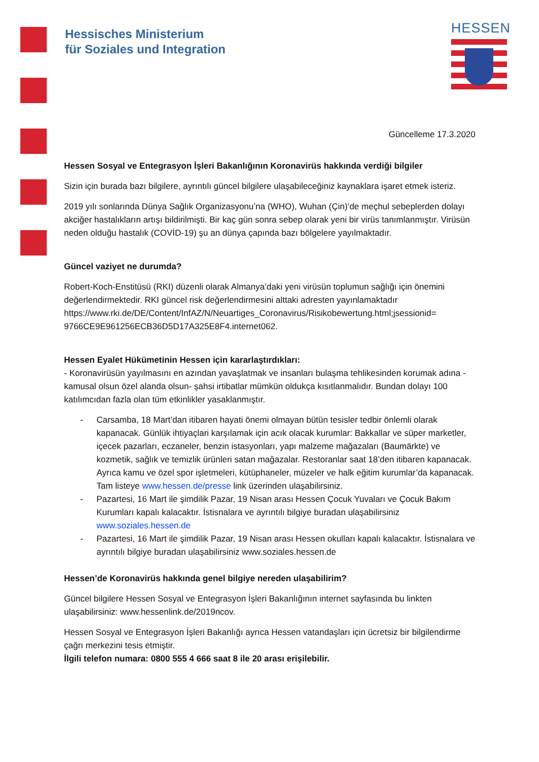Hessisches Ministerium
für Soziales und Integration
HESSEN
Güncelleme 17.3.2020
Hessen Sosyal ve Entegrasyon İşleri Bakanlığının Koronavirüs hakkında verdiği bilgiler
Sizin için burada bazı bilgilere, ayrıntılı güncel bilgilere ulaşabileceğiniz kaynaklara işaret etmek isteriz.
2019 yılı sonlarında Dünya Sağlık Organizasyonu’na (WHO), Wuhan (Çin)‘de meçhul sebeplerden dolayı akciğer hastalıkların artışı bildirilmişti. Bir kaç gün sonra sebep olarak yeni bir virüs tanımlanmıştır. Virüsün neden olduğu hastalık (COVİD-19) şu an dünya çapında bazı bölgelere yayılmaktadır.
Güncel vaziyet ne durumda?
Robert-Koch-Enstitüsü (RKI) düzenli olarak Almanya’daki yeni virüsün toplumun sağlığı için önemini değerlendirmektedir. RKI güncel risk değerlendirmesini alttaki adresten yayınlamaktadır https://www.rki.de/DE/Content/InfAZ/N/Neuartiges_Coronavirus/Risikobewertung.html;jsessionid= 9766CE9E961256ECB36D5D17A325E8F4.internet062.
Hessen Eyalet Hükümetinin Hessen için kararlaştırdıkları:
- Koronavirüsün yayılmasını en azından yavaşlatmak ve insanları bulaşma tehlikesinden korumak adına -kamusal olsun özel alanda olsun- şahsi irtibatlar mümkün oldukça kısıtlanmalıdır. Bundan dolayı 100 katılımcıdan fazla olan tüm etkinlikler yasaklanmıştır.
- Carsamba, 18 Mart’dan itibaren hayati önemi olmayan bütün tesisler tedbir önlemli olarak kapanacak. Günlük ihtiyaçlari karşılamak için acık olacak kurumlar: Bakkallar ve süper marketler, içecek pazarları, eczaneler, benzin istasyonları, yapı malzeme mağazaları (Baumärkte) ve kozmetik, sağlık ve temizlik ürünleri satan mağazalar. Restoranlar saat 18’den itibaren kapanacak. Ayrıca kamu ve özel spor işletmeleri, kütüphaneler, müzeler ve halk eğitim kurumlar’da kapanacak. Tam listeye www.hessen.de/presse link üzerinden ulaşabilirsiniz.
- Pazartesi, 16 Mart ile şimdilik Pazar, 19 Nisan arası Hessen Çocuk Yuvaları ve Çocuk Bakım Kurumları kapalı kalacaktır. İstisnalara ve ayrıntılı bilgiye buradan ulaşabilirsiniz www.soziales.hessen.de
- Pazartesi, 16 Mart ile şimdilik Pazar, 19 Nisan arası Hessen okulları kapalı kalacaktır. İstisnalara ve ayrıntılı bilgiye buradan ulaşabilirsiniz www.soziales.hessen.de
Hessen’de Koronavirüs hakkında genel bilgiye nereden ulaşabilirim?
Güncel bilgilere Hessen Sosyal ve Entegrasyon İşleri Bakanlığının internet sayfasında bu linkten ulaşabilirsiniz: www.hessenlink.de/2019ncov.
Hessen Sosyal ve Entegrasyon İşleri Bakanlığı ayrıca Hessen vatandaşları için ücretsiz bir bilgilendirme çağrı merkezini tesis etmiştir.
İlgili telefon numara: 0800 555 4 666 saat 8 ile 20 arası erişilebilir.